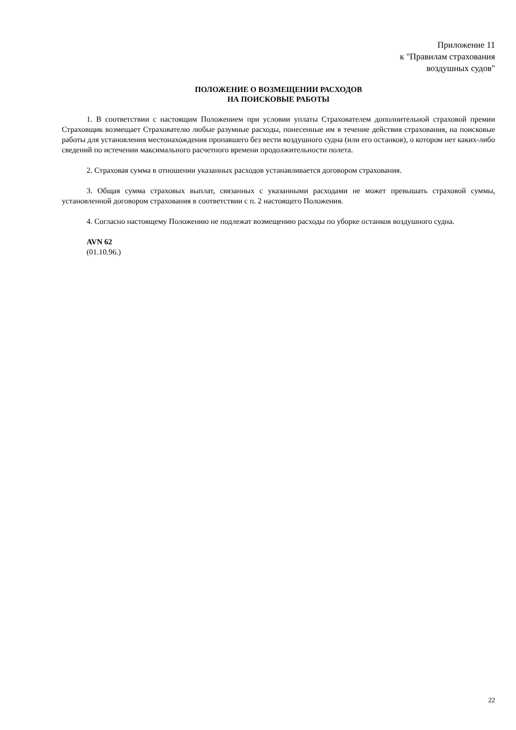Приложение 11
к "Правилам страхования
воздушных судов"
ПОЛОЖЕНИЕ О ВОЗМЕЩЕНИИ РАСХОДОВ
НА ПОИСКОВЫЕ РАБОТЫ
1. В соответствии с настоящим Положением при условии уплаты Страхователем дополнительной страховой премии Страховщик возмещает Страхователю любые разумные расходы, понесенные им в течение действия страхования, на поисковые работы для установления местонахождения пропавшего без вести воздушного судна (или его останков), о котором нет каких-либо сведений по истечении максимального расчетного времени продолжительности полета.
2. Страховая сумма в отношении указанных расходов устанавливается договором страхования.
3. Общая сумма страховых выплат, связанных с указанными расходами не может превышать страховой суммы, установленной договором страхования в соответствии с п. 2 настоящего Положения.
4. Согласно настоящему Положению не подлежат возмещению расходы по уборке останков воздушного судна.
AVN 62
(01.10.96.)
22